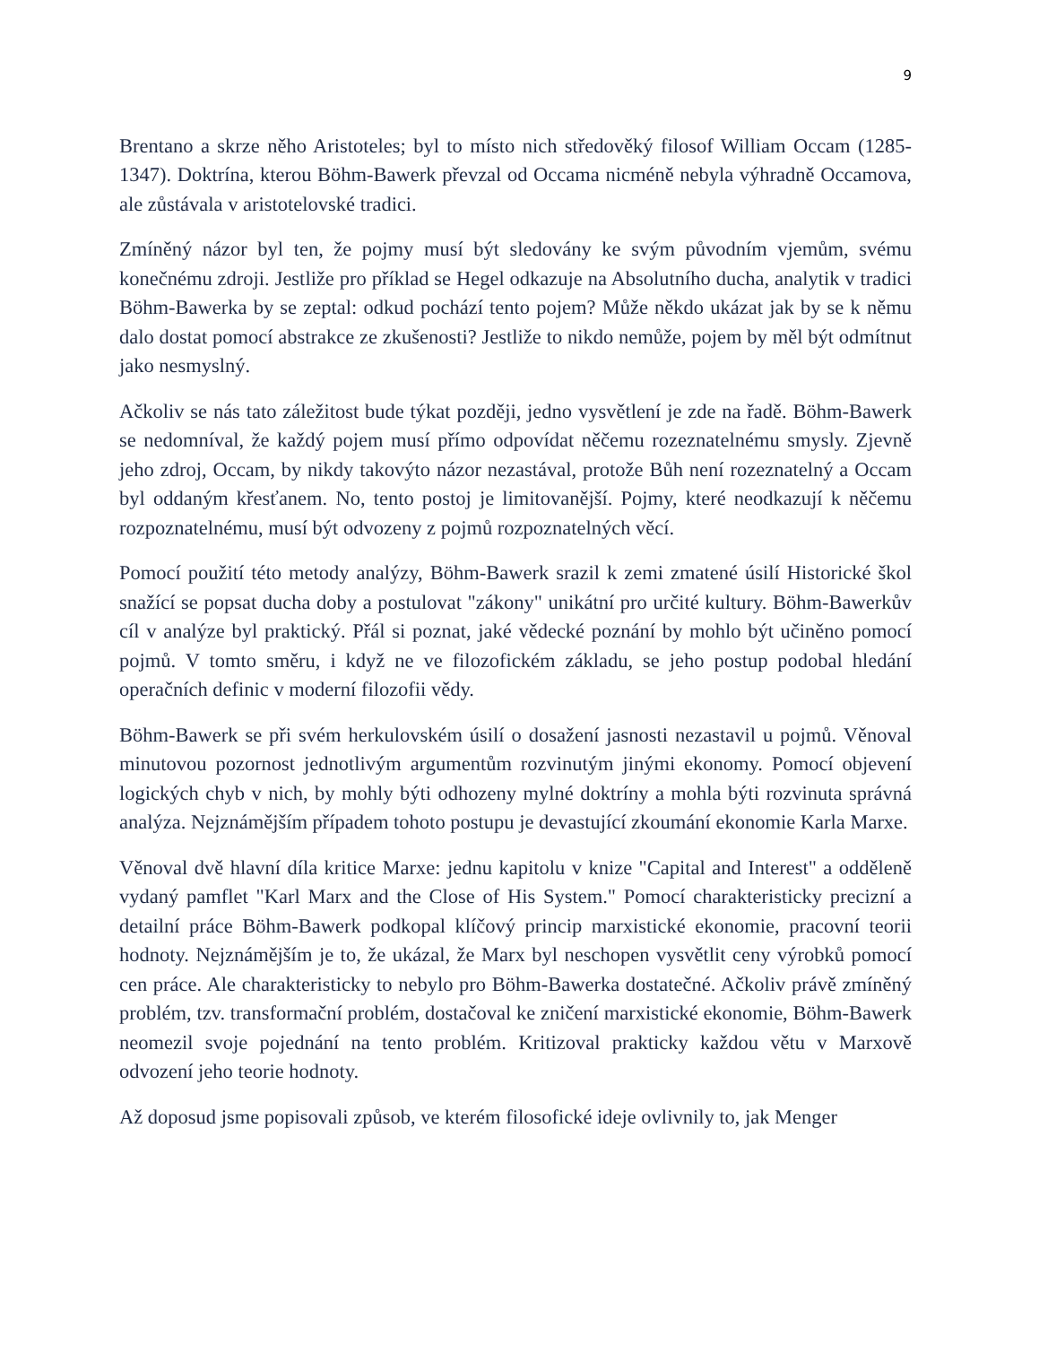9
Brentano a skrze něho Aristoteles; byl to místo nich středověký filosof William Occam (1285-1347). Doktrína, kterou Böhm-Bawerk převzal od Occama nicméně nebyla výhradně Occamova, ale zůstávala v aristotelovské tradici.
Zmíněný názor byl ten, že pojmy musí být sledovány ke svým původním vjemům, svému konečnému zdroji. Jestliže pro příklad se Hegel odkazuje na Absolutního ducha, analytik v tradici Böhm-Bawerka by se zeptal: odkud pochází tento pojem? Může někdo ukázat jak by se k němu dalo dostat pomocí abstrakce ze zkušenosti? Jestliže to nikdo nemůže, pojem by měl být odmítnut jako nesmyslný.
Ačkoliv se nás tato záležitost bude týkat později, jedno vysvětlení je zde na řadě. Böhm-Bawerk se nedomníval, že každý pojem musí přímo odpovídat něčemu rozeznatelnému smysly. Zjevně jeho zdroj, Occam, by nikdy takovýto názor nezastával, protože Bůh není rozeznatelný a Occam byl oddaným křesťanem. No, tento postoj je limitovanější. Pojmy, které neodkazují k něčemu rozpoznatelnému, musí být odvozeny z pojmů rozpoznatelných věcí.
Pomocí použití této metody analýzy, Böhm-Bawerk srazil k zemi zmatené úsilí Historické škol snažící se popsat ducha doby a postulovat "zákony" unikátní pro určité kultury. Böhm-Bawerkův cíl v analýze byl praktický. Přál si poznat, jaké vědecké poznání by mohlo být učiněno pomocí pojmů. V tomto směru, i když ne ve filozofickém základu, se jeho postup podobal hledání operačních definic v moderní filozofii vědy.
Böhm-Bawerk se při svém herkulovském úsilí o dosažení jasnosti nezastavil u pojmů. Věnoval minutovou pozornost jednotlivým argumentům rozvinutým jinými ekonomy. Pomocí objevení logických chyb v nich, by mohly býti odhozeny mylné doktríny a mohla býti rozvinuta správná analýza. Nejznámějším případem tohoto postupu je devastující zkoumání ekonomie Karla Marxe.
Věnoval dvě hlavní díla kritice Marxe: jednu kapitolu v knize "Capital and Interest" a odděleně vydaný pamflet "Karl Marx and the Close of His System." Pomocí charakteristicky precizní a detailní práce Böhm-Bawerk podkopal klíčový princip marxistické ekonomie, pracovní teorii hodnoty. Nejznámějším je to, že ukázal, že Marx byl neschopen vysvětlit ceny výrobků pomocí cen práce. Ale charakteristicky to nebylo pro Böhm-Bawerka dostatečné. Ačkoliv právě zmíněný problém, tzv. transformační problém, dostačoval ke zničení marxistické ekonomie, Böhm-Bawerk neomezil svoje pojednání na tento problém. Kritizoval prakticky každou větu v Marxově odvození jeho teorie hodnoty.
Až doposud jsme popisovali způsob, ve kterém filosofické ideje ovlivnily to, jak Menger